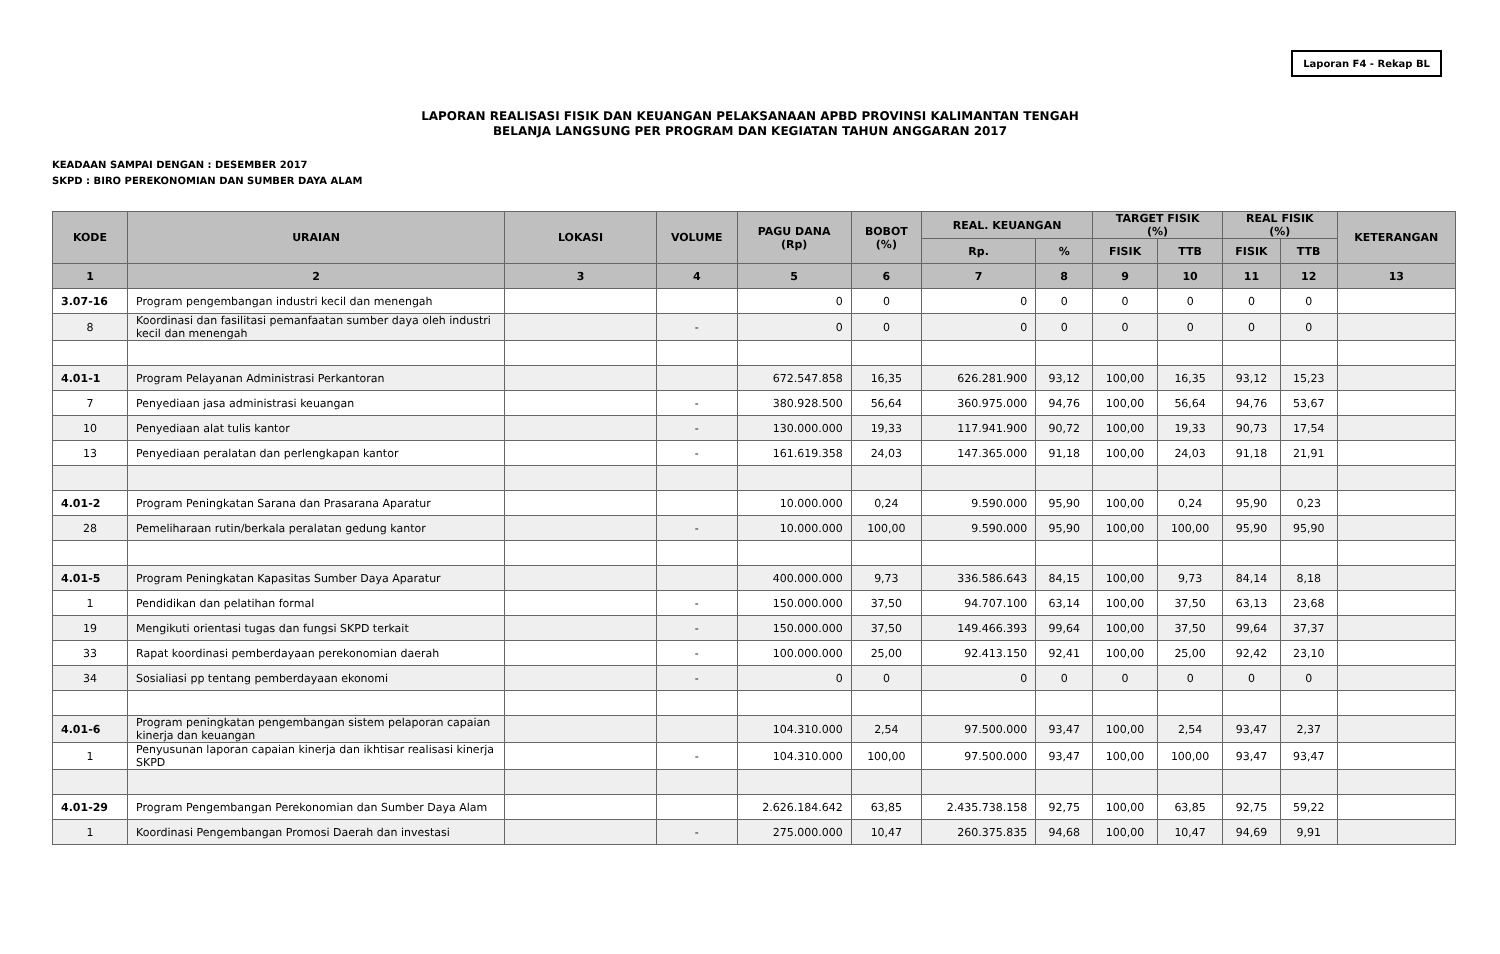Laporan F4 - Rekap BL
LAPORAN REALISASI FISIK DAN KEUANGAN PELAKSANAAN APBD PROVINSI KALIMANTAN TENGAH
BELANJA LANGSUNG PER PROGRAM DAN KEGIATAN TAHUN ANGGARAN 2017
KEADAAN SAMPAI DENGAN : DESEMBER 2017
SKPD : BIRO PEREKONOMIAN DAN SUMBER DAYA ALAM
| KODE | URAIAN | LOKASI | VOLUME | PAGU DANA (Rp) | BOBOT (%) | REAL. KEUANGAN | | TARGET FISIK (%) | | REAL FISIK (%) | | KETERANGAN |
| --- | --- | --- | --- | --- | --- | --- | --- | --- | --- | --- | --- | --- |
| | | | | | | Rp. | % | FISIK | TTB | FISIK | TTB | |
| 1 | 2 | 3 | 4 | 5 | 6 | 7 | 8 | 9 | 10 | 11 | 12 | 13 |
| 3.07-16 | Program pengembangan industri kecil dan menengah | | | 0 | 0 | 0 | 0 | 0 | 0 | 0 | 0 | |
| 8 | Koordinasi dan fasilitasi pemanfaatan sumber daya oleh industri kecil dan menengah | | - | 0 | 0 | 0 | 0 | 0 | 0 | 0 | 0 | |
| 4.01-1 | Program Pelayanan Administrasi Perkantoran | | | 672.547.858 | 16,35 | 626.281.900 | 93,12 | 100,00 | 16,35 | 93,12 | 15,23 | |
| 7 | Penyediaan jasa administrasi keuangan | | - | 380.928.500 | 56,64 | 360.975.000 | 94,76 | 100,00 | 56,64 | 94,76 | 53,67 | |
| 10 | Penyediaan alat tulis kantor | | - | 130.000.000 | 19,33 | 117.941.900 | 90,72 | 100,00 | 19,33 | 90,73 | 17,54 | |
| 13 | Penyediaan peralatan dan perlengkapan kantor | | - | 161.619.358 | 24,03 | 147.365.000 | 91,18 | 100,00 | 24,03 | 91,18 | 21,91 | |
| 4.01-2 | Program Peningkatan Sarana dan Prasarana Aparatur | | | 10.000.000 | 0,24 | 9.590.000 | 95,90 | 100,00 | 0,24 | 95,90 | 0,23 | |
| 28 | Pemeliharaan rutin/berkala peralatan gedung kantor | | - | 10.000.000 | 100,00 | 9.590.000 | 95,90 | 100,00 | 100,00 | 95,90 | 95,90 | |
| 4.01-5 | Program Peningkatan Kapasitas Sumber Daya Aparatur | | | 400.000.000 | 9,73 | 336.586.643 | 84,15 | 100,00 | 9,73 | 84,14 | 8,18 | |
| 1 | Pendidikan dan pelatihan formal | | - | 150.000.000 | 37,50 | 94.707.100 | 63,14 | 100,00 | 37,50 | 63,13 | 23,68 | |
| 19 | Mengikuti orientasi tugas dan fungsi SKPD terkait | | - | 150.000.000 | 37,50 | 149.466.393 | 99,64 | 100,00 | 37,50 | 99,64 | 37,37 | |
| 33 | Rapat koordinasi pemberdayaan perekonomian daerah | | - | 100.000.000 | 25,00 | 92.413.150 | 92,41 | 100,00 | 25,00 | 92,42 | 23,10 | |
| 34 | Sosialiasi pp tentang pemberdayaan ekonomi | | - | 0 | 0 | 0 | 0 | 0 | 0 | 0 | 0 | |
| 4.01-6 | Program peningkatan pengembangan sistem pelaporan capaian kinerja dan keuangan | | | 104.310.000 | 2,54 | 97.500.000 | 93,47 | 100,00 | 2,54 | 93,47 | 2,37 | |
| 1 | Penyusunan laporan capaian kinerja dan ikhtisar realisasi kinerja SKPD | | - | 104.310.000 | 100,00 | 97.500.000 | 93,47 | 100,00 | 100,00 | 93,47 | 93,47 | |
| 4.01-29 | Program Pengembangan Perekonomian dan Sumber Daya Alam | | | 2.626.184.642 | 63,85 | 2.435.738.158 | 92,75 | 100,00 | 63,85 | 92,75 | 59,22 | |
| 1 | Koordinasi Pengembangan Promosi Daerah dan investasi | | - | 275.000.000 | 10,47 | 260.375.835 | 94,68 | 100,00 | 10,47 | 94,69 | 9,91 | |